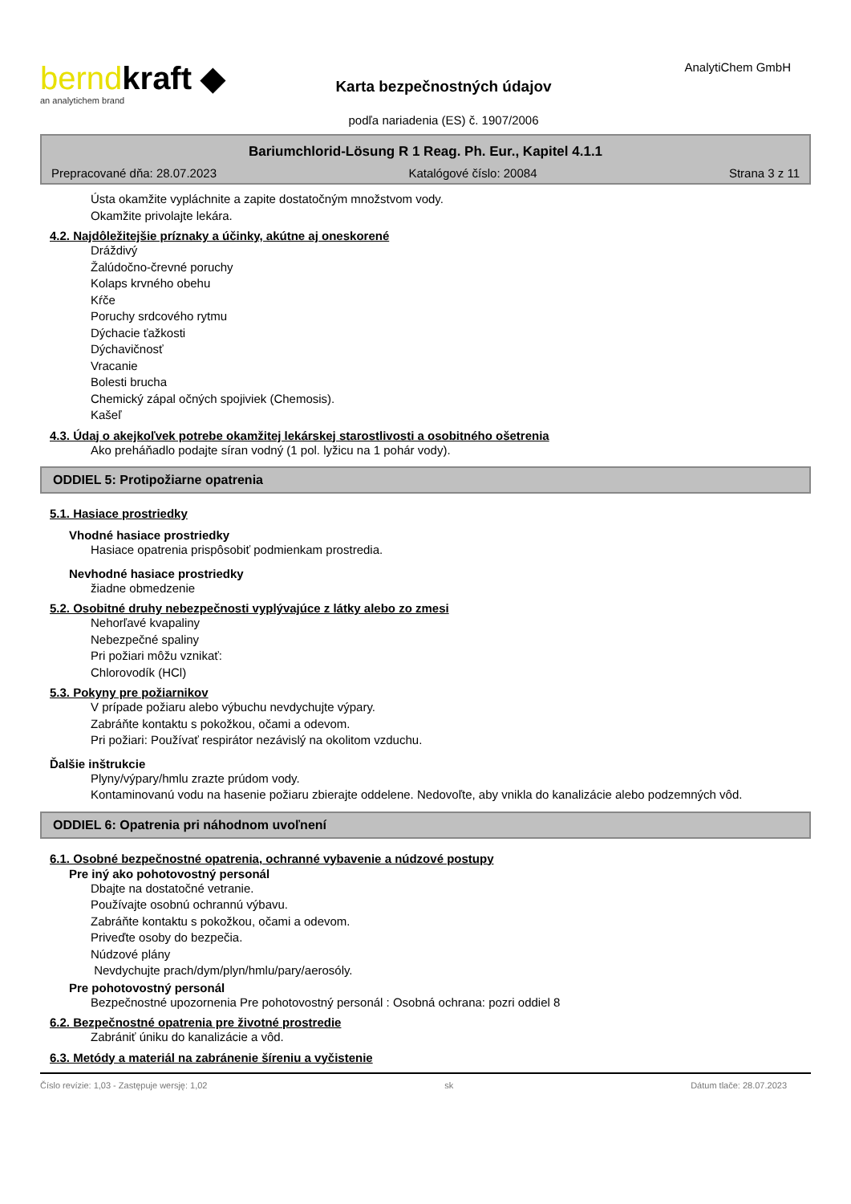berndkraft ◆
an analytichem brand
Karta bezpečnostných údajov
podľa nariadenia (ES) č. 1907/2006
AnalytiChem GmbH
Bariumchlorid-Lösung R 1 Reag. Ph. Eur., Kapitel 4.1.1
Prepracované dňa: 28.07.2023 Katalógové číslo: 20084 Strana 3 z 11
Ústa okamžite vypláchnite a zapite dostatočným množstvom vody.
Okamžite privolajte lekára.
4.2. Najdôležitejšie príznaky a účinky, akútne aj oneskorené
Dráždivý
Žalúdočno-črevné poruchy
Kolaps krvného obehu
Kŕče
Poruchy srdcového rytmu
Dýchacie ťažkosti
Dýchavičnosť
Vracanie
Bolesti brucha
Chemický zápal očných spojiviek (Chemosis).
Kašeľ
4.3. Údaj o akejkoľvek potrebe okamžitej lekárskej starostlivosti a osobitného ošetrenia
Ako preháňadlo podajte síran vodný (1 pol. lyžicu na 1 pohár vody).
ODDIEL 5: Protipožiarne opatrenia
5.1. Hasiace prostriedky
Vhodné hasiace prostriedky
Hasiace opatrenia prispôsobiť podmienkam prostredia.
Nevhodné hasiace prostriedky
žiadne obmedzenie
5.2. Osobitné druhy nebezpečnosti vyplývajúce z látky alebo zo zmesi
Nehorľavé kvapaliny
Nebezpečné spaliny
Pri požiari môžu vznikať:
Chlorovodík (HCl)
5.3. Pokyny pre požiarnikov
V prípade požiaru alebo výbuchu nevdychujte výpary.
Zabráňte kontaktu s pokožkou, očami a odevom.
Pri požiari: Používať respirátor nezávislý na okolitom vzduchu.
Ďalšie inštrukcie
Plyny/výpary/hmlu zrazte prúdom vody.
Kontaminovanú vodu na hasenie požiaru zbierajte oddelene. Nedovoľte, aby vnikla do kanalizácie alebo podzemných vôd.
ODDIEL 6: Opatrenia pri náhodnom uvoľnení
6.1. Osobné bezpečnostné opatrenia, ochranné vybavenie a núdzové postupy
Pre iný ako pohotovostný personál
Dbajte na dostatočné vetranie.
Používajte osobnú ochrannú výbavu.
Zabráňte kontaktu s pokožkou, očami a odevom.
Priveďte osoby do bezpečia.
Núdzové plány
Nevdychujte prach/dym/plyn/hmlu/pary/aerosóly.
Pre pohotovostný personál
Bezpečnostné upozornenia Pre pohotovostný personál : Osobná ochrana: pozri oddiel 8
6.2. Bezpečnostné opatrenia pre životné prostredie
Zabrániť úniku do kanalizácie a vôd.
6.3. Metódy a materiál na zabránenie šíreniu a vyčistenie
Číslo revízie: 1,03 - Zastępuje wersję: 1,02 sk Dátum tlače: 28.07.2023